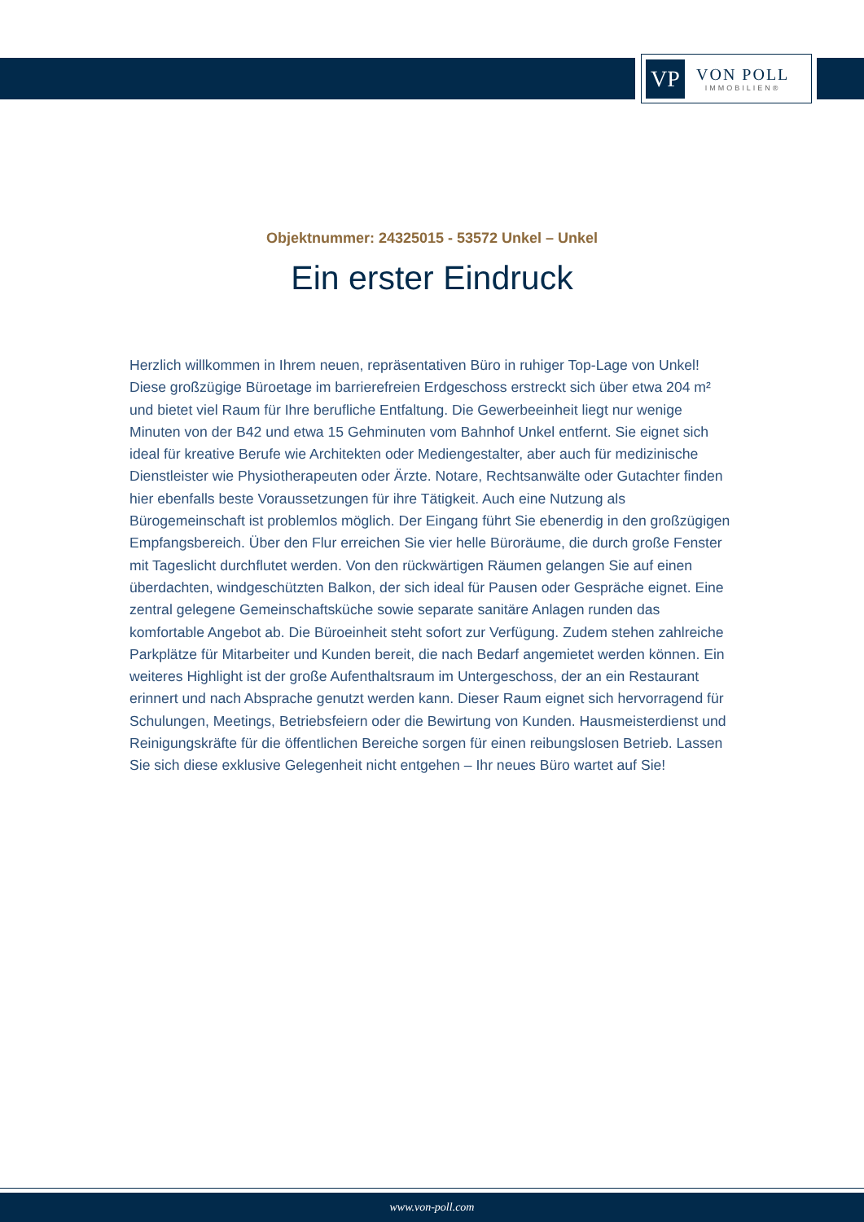VP
VON POLL
IMMOBILIEN®
Objektnummer: 24325015 - 53572 Unkel – Unkel
Ein erster Eindruck
Herzlich willkommen in Ihrem neuen, repräsentativen Büro in ruhiger Top-Lage von Unkel! Diese großzügige Büroetage im barrierefreien Erdgeschoss erstreckt sich über etwa 204 m² und bietet viel Raum für Ihre berufliche Entfaltung. Die Gewerbeeinheit liegt nur wenige Minuten von der B42 und etwa 15 Gehminuten vom Bahnhof Unkel entfernt. Sie eignet sich ideal für kreative Berufe wie Architekten oder Mediengestalter, aber auch für medizinische Dienstleister wie Physiotherapeuten oder Ärzte. Notare, Rechtsanwälte oder Gutachter finden hier ebenfalls beste Voraussetzungen für ihre Tätigkeit. Auch eine Nutzung als Bürogemeinschaft ist problemlos möglich. Der Eingang führt Sie ebenerdig in den großzügigen Empfangsbereich. Über den Flur erreichen Sie vier helle Büroräume, die durch große Fenster mit Tageslicht durchflutet werden. Von den rückwärtigen Räumen gelangen Sie auf einen überdachten, windgeschützten Balkon, der sich ideal für Pausen oder Gespräche eignet. Eine zentral gelegene Gemeinschaftsküche sowie separate sanitäre Anlagen runden das komfortable Angebot ab. Die Büroeinheit steht sofort zur Verfügung. Zudem stehen zahlreiche Parkplätze für Mitarbeiter und Kunden bereit, die nach Bedarf angemietet werden können. Ein weiteres Highlight ist der große Aufenthaltsraum im Untergeschoss, der an ein Restaurant erinnert und nach Absprache genutzt werden kann. Dieser Raum eignet sich hervorragend für Schulungen, Meetings, Betriebsfeiern oder die Bewirtung von Kunden. Hausmeisterdienst und Reinigungskräfte für die öffentlichen Bereiche sorgen für einen reibungslosen Betrieb. Lassen Sie sich diese exklusive Gelegenheit nicht entgehen – Ihr neues Büro wartet auf Sie!
www.von-poll.com